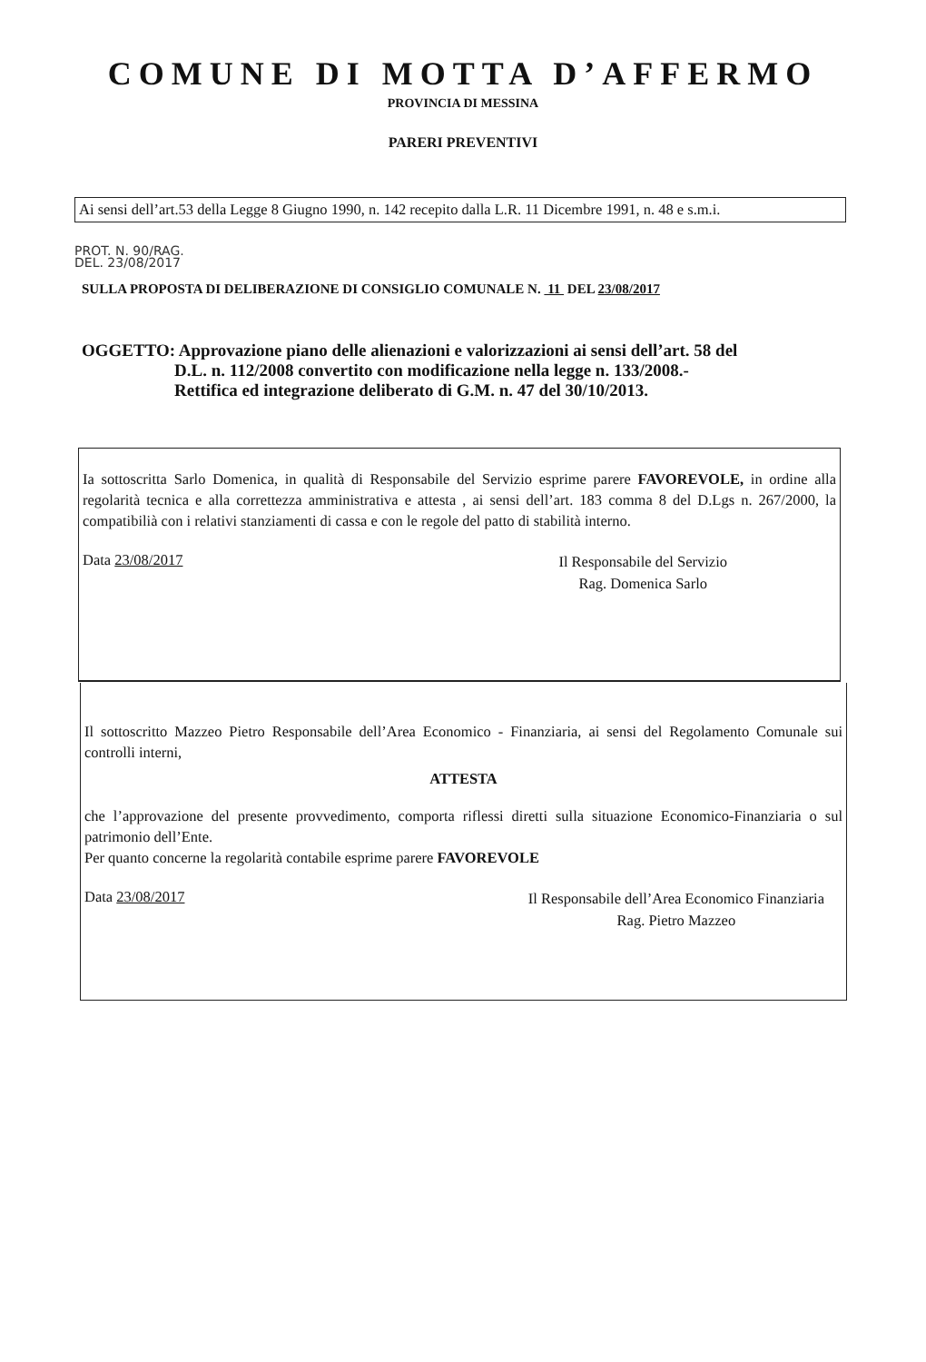COMUNE DI MOTTA D’AFFERMO
PROVINCIA DI MESSINA
PARERI PREVENTIVI
Ai sensi dell’art.53 della Legge 8 Giugno 1990, n. 142 recepito dalla L.R. 11 Dicembre 1991, n. 48 e s.m.i.
PROT. N. 90/RAG.
DEL. 23/08/2017
SULLA PROPOSTA DI DELIBERAZIONE DI CONSIGLIO COMUNALE N. 11 DEL 23/08/2017
OGGETTO: Approvazione piano delle alienazioni e valorizzazioni ai sensi dell’art. 58 del
D.L. n. 112/2008 convertito con modificazione nella legge n. 133/2008.-
Rettifica ed integrazione deliberato di G.M. n. 47 del 30/10/2013.
Ia sottoscritta Sarlo Domenica, in qualità di Responsabile del Servizio esprime parere FAVOREVOLE, in ordine alla regolarità tecnica e alla correttezza amministrativa e attesta , ai sensi dell’art. 183 comma 8 del D.Lgs n. 267/2000, la compatibilià con i relativi stanziamenti di cassa e con le regole del patto di stabilità interno.
Data 23/08/2017
Il Responsabile del Servizio
Rag. Domenica Sarlo
Il sottoscritto Mazzeo Pietro Responsabile dell’Area Economico - Finanziaria, ai sensi del Regolamento Comunale sui controlli interni,
ATTESTA
che l’approvazione del presente provvedimento, comporta riflessi diretti sulla situazione Economico-Finanziaria o sul patrimonio dell’Ente.
Per quanto concerne la regolarità contabile esprime parere FAVOREVOLE
Data 23/08/2017
Il Responsabile dell’Area Economico Finanziaria
Rag. Pietro Mazzeo